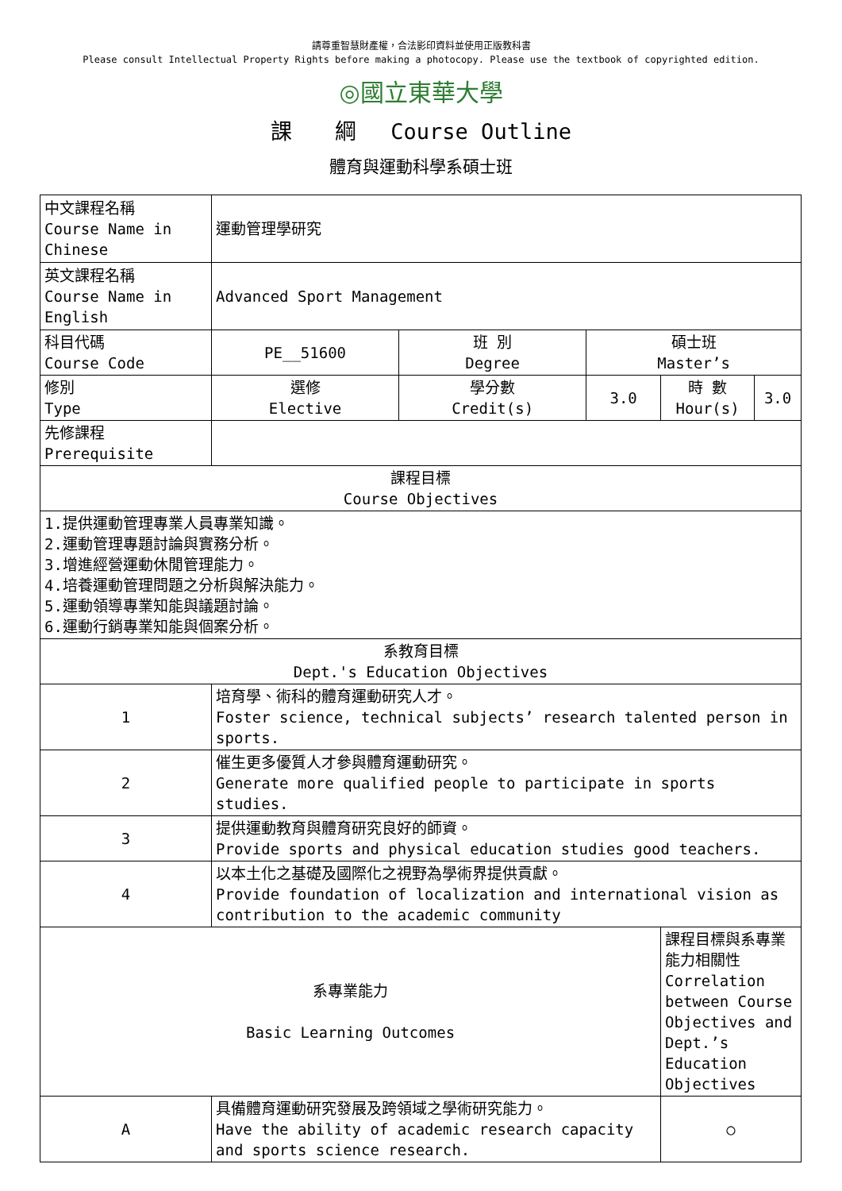請尊重智慧財產權，合法影印資料並使用正版教科書
Please consult Intellectual Property Rights before making a photocopy. Please use the textbook of copyrighted edition.
◎國立東華大學
課　　綱　 Course Outline
體育與運動科學系碩士班
| 中文課程名稱 Course Name in Chinese | 運動管理學研究 | | | | |
| 英文課程名稱 Course Name in English | Advanced Sport Management | | | | |
| 科目代碼 Course Code | PE__51600 | 班 別 Degree | 碩士班 Master’s | | |
| 修別 Type | 選修 Elective | 學分數 Credit(s) | 3.0 | 時 數 Hour(s) | 3.0 |
| 先修課程 Prerequisite | | | | | |
| 課程目標 Course Objectives | | | | | |
| 1.提供運動管理專業人員專業知識。 2.運動管理專題討論與實務分析。 3.增進經營運動休閒管理能力。 4.培養運動管理問題之分析與解決能力。 5.運動領導專業知能與議題討論。 6.運動行銷專業知能與個案分析。 | | | | | |
| 系教育目標 Dept.'s Education Objectives | | | | | |
| 1 | 培育學、術科的體育運動研究人才。 Foster science, technical subjects’ research talented person in sports. | | | | |
| 2 | 催生更多優質人才參與體育運動研究。 Generate more qualified people to participate in sports studies. | | | | |
| 3 | 提供運動教育與體育研究良好的師資。 Provide sports and physical education studies good teachers. | | | | |
| 4 | 以本土化之基礎及國際化之視野為學術界提供貢獻。 Provide foundation of localization and international vision as contribution to the academic community | | | | |
| 系專業能力 Basic Learning Outcomes | | | | 課程目標與系專業能力相關性 Correlation between Course Objectives and Dept.’s Education Objectives | |
| A | 具備體育運動研究發展及跨領域之學術研究能力。 Have the ability of academic research capacity and sports science research. | | | ○ | |